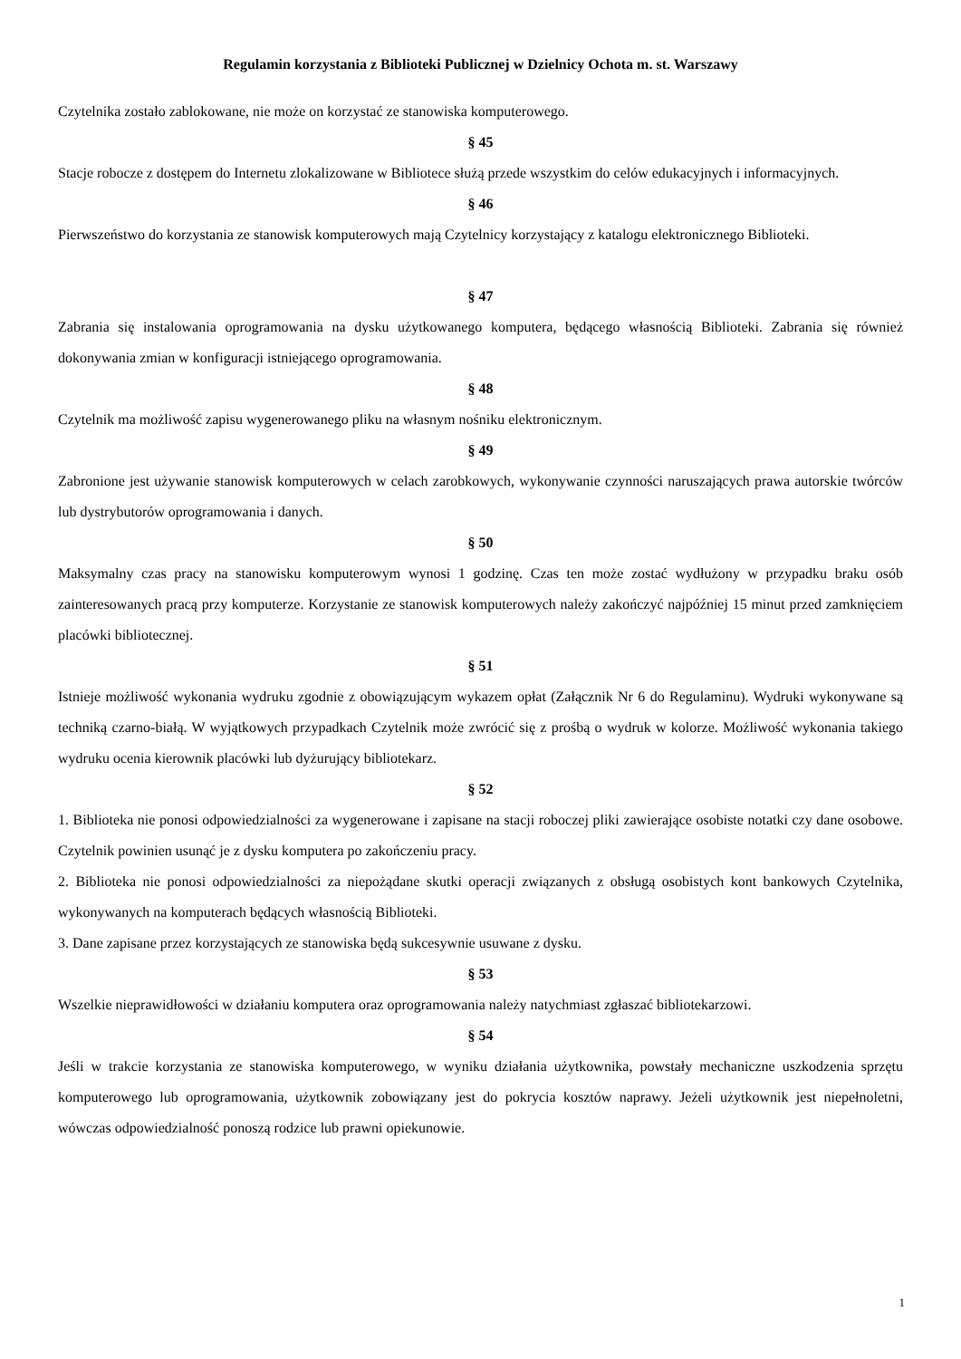Regulamin korzystania z Biblioteki Publicznej w Dzielnicy Ochota m. st. Warszawy
Czytelnika zostało zablokowane, nie może on korzystać ze stanowiska komputerowego.
§ 45
Stacje robocze z dostępem do Internetu zlokalizowane w Bibliotece służą przede wszystkim do celów edukacyjnych i informacyjnych.
§ 46
Pierwszeństwo do korzystania ze stanowisk komputerowych mają Czytelnicy korzystający z katalogu elektronicznego Biblioteki.
§ 47
Zabrania się instalowania oprogramowania na dysku użytkowanego komputera, będącego własnością Biblioteki. Zabrania się również dokonywania zmian w konfiguracji istniejącego oprogramowania.
§ 48
Czytelnik ma możliwość zapisu wygenerowanego pliku na własnym nośniku elektronicznym.
§ 49
Zabronione jest używanie stanowisk komputerowych w celach zarobkowych, wykonywanie czynności naruszających prawa autorskie twórców lub dystrybutorów oprogramowania i danych.
§ 50
Maksymalny czas pracy na stanowisku komputerowym wynosi 1 godzinę. Czas ten może zostać wydłużony w przypadku braku osób zainteresowanych pracą przy komputerze. Korzystanie ze stanowisk komputerowych należy zakończyć najpóźniej 15 minut przed zamknięciem placówki bibliotecznej.
§ 51
Istnieje możliwość wykonania wydruku zgodnie z obowiązującym wykazem opłat (Załącznik Nr 6 do Regulaminu). Wydruki wykonywane są techniką czarno-białą. W wyjątkowych przypadkach Czytelnik może zwrócić się z prośbą o wydruk w kolorze. Możliwość wykonania takiego wydruku ocenia kierownik placówki lub dyżurujący bibliotekarz.
§ 52
1. Biblioteka nie ponosi odpowiedzialności za wygenerowane i zapisane na stacji roboczej pliki zawierające osobiste notatki czy dane osobowe. Czytelnik powinien usunąć je z dysku komputera po zakończeniu pracy.
2. Biblioteka nie ponosi odpowiedzialności za niepożądane skutki operacji związanych z obsługą osobistych kont bankowych Czytelnika, wykonywanych na komputerach będących własnością Biblioteki.
3. Dane zapisane przez korzystających ze stanowiska będą sukcesywnie usuwane z dysku.
§ 53
Wszelkie nieprawidłowości w działaniu komputera oraz oprogramowania należy natychmiast zgłaszać bibliotekarzowi.
§ 54
Jeśli w trakcie korzystania ze stanowiska komputerowego, w wyniku działania użytkownika, powstały mechaniczne uszkodzenia sprzętu komputerowego lub oprogramowania, użytkownik zobowiązany jest do pokrycia kosztów naprawy. Jeżeli użytkownik jest niepełnoletni, wówczas odpowiedzialność ponoszą rodzice lub prawni opiekunowie.
1